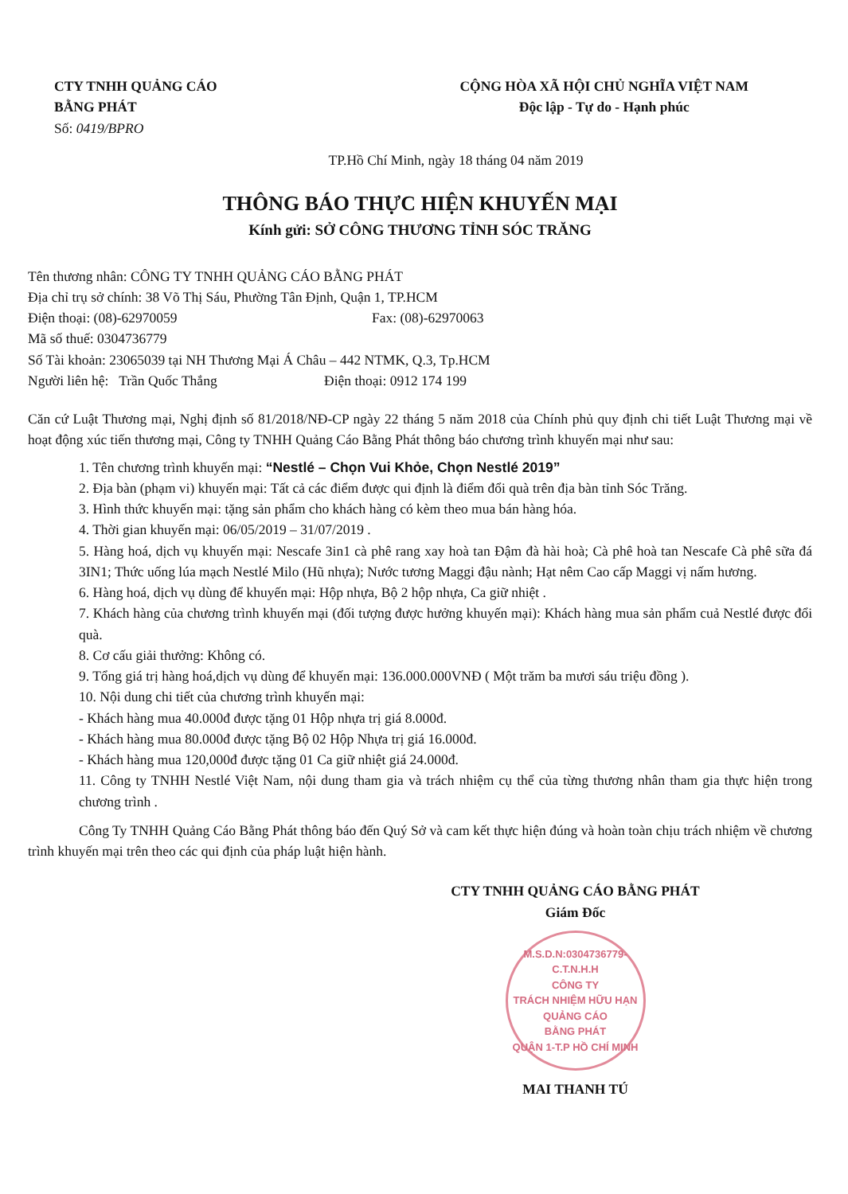CTY TNHH QUẢNG CÁO
BẰNG PHÁT
Số: 0419/BPRO
CỘNG HÒA XÃ HỘI CHỦ NGHĨA VIỆT NAM
Độc lập - Tự do - Hạnh phúc
TP.Hồ Chí Minh, ngày 18 tháng 04 năm 2019
THÔNG BÁO THỰC HIỆN KHUYẾN MẠI
Kính gửi: SỞ CÔNG THƯƠNG TỈNH SÓC TRĂNG
Tên thương nhân: CÔNG TY TNHH QUẢNG CÁO BẰNG PHÁT
Địa chỉ trụ sở chính: 38 Võ Thị Sáu, Phường Tân Định, Quận 1, TP.HCM
Điện thoại: (08)-62970059 Fax: (08)-62970063
Mã số thuế: 0304736779
Số Tài khoản: 23065039 tại NH Thương Mại Á Châu – 442 NTMK, Q.3, Tp.HCM
Người liên hệ: Trần Quốc Thắng Điện thoại: 0912 174 199
Căn cứ Luật Thương mại, Nghị định số 81/2018/NĐ-CP ngày 22 tháng 5 năm 2018 của Chính phủ quy định chi tiết Luật Thương mại về hoạt động xúc tiến thương mại, Công ty TNHH Quảng Cáo Bằng Phát thông báo chương trình khuyến mại như sau:
1. Tên chương trình khuyến mại: “Nestlé – Chọn Vui Khỏe, Chọn Nestlé 2019”
2. Địa bàn (phạm vi) khuyến mại: Tất cả các điểm được qui định là điểm đổi quà trên địa bàn tỉnh Sóc Trăng.
3. Hình thức khuyến mại: tặng sản phẩm cho khách hàng có kèm theo mua bán hàng hóa.
4. Thời gian khuyến mại: 06/05/2019 – 31/07/2019 .
5. Hàng hoá, dịch vụ khuyến mại: Nescafe 3in1 cà phê rang xay hoà tan Đậm đà hài hoà; Cà phê hoà tan Nescafe Cà phê sữa đá 3IN1; Thức uống lúa mạch Nestlé Milo (Hũ nhựa); Nước tương Maggi đậu nành; Hạt nêm Cao cấp Maggi vị nấm hương.
6. Hàng hoá, dịch vụ dùng để khuyến mại: Hộp nhựa, Bộ 2 hộp nhựa, Ca giữ nhiệt .
7. Khách hàng của chương trình khuyến mại (đối tượng được hưởng khuyến mại): Khách hàng mua sản phẩm cuả Nestlé được đổi quà.
8. Cơ cấu giải thưởng: Không có.
9. Tổng giá trị hàng hoá,dịch vụ dùng để khuyến mại: 136.000.000VNĐ ( Một trăm ba mươi sáu triệu đồng ).
10. Nội dung chi tiết của chương trình khuyến mại:
- Khách hàng mua 40.000đ được tặng 01 Hộp nhựa trị giá 8.000đ.
- Khách hàng mua 80.000đ được tặng Bộ 02 Hộp Nhựa trị giá 16.000đ.
- Khách hàng mua 120,000đ được tặng 01 Ca giữ nhiệt giá 24.000đ.
11. Công ty TNHH Nestlé Việt Nam, nội dung tham gia và trách nhiệm cụ thể của từng thương nhân tham gia thực hiện trong chương trình .
Công Ty TNHH Quảng Cáo Bằng Phát thông báo đến Quý Sở và cam kết thực hiện đúng và hoàn toàn chịu trách nhiệm về chương trình khuyến mại trên theo các qui định của pháp luật hiện hành.
CTY TNHH QUẢNG CÁO BẰNG PHÁT
Giám Đốc
M.S.D.N:0304736779-C.T.N.H.H
CÔNG TY
TRÁCH NHIỆM HỮU HẠN
QUẢNG CÁO
BẰNG PHÁT
QUẬN 1-T.P HỒ CHÍ MINH
MAI THANH TÚ